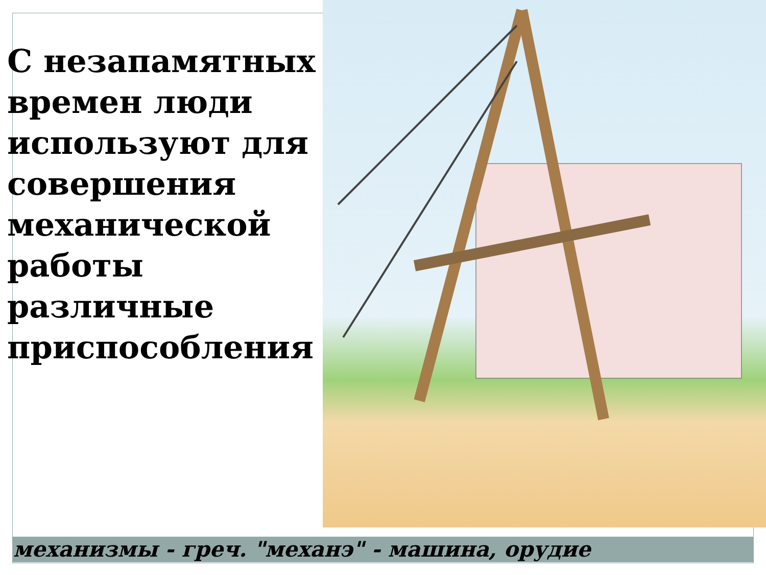С незапамятных времен люди используют для совершения механической работы различные приспособления
механизмы - греч. "механэ" - машина, орудие